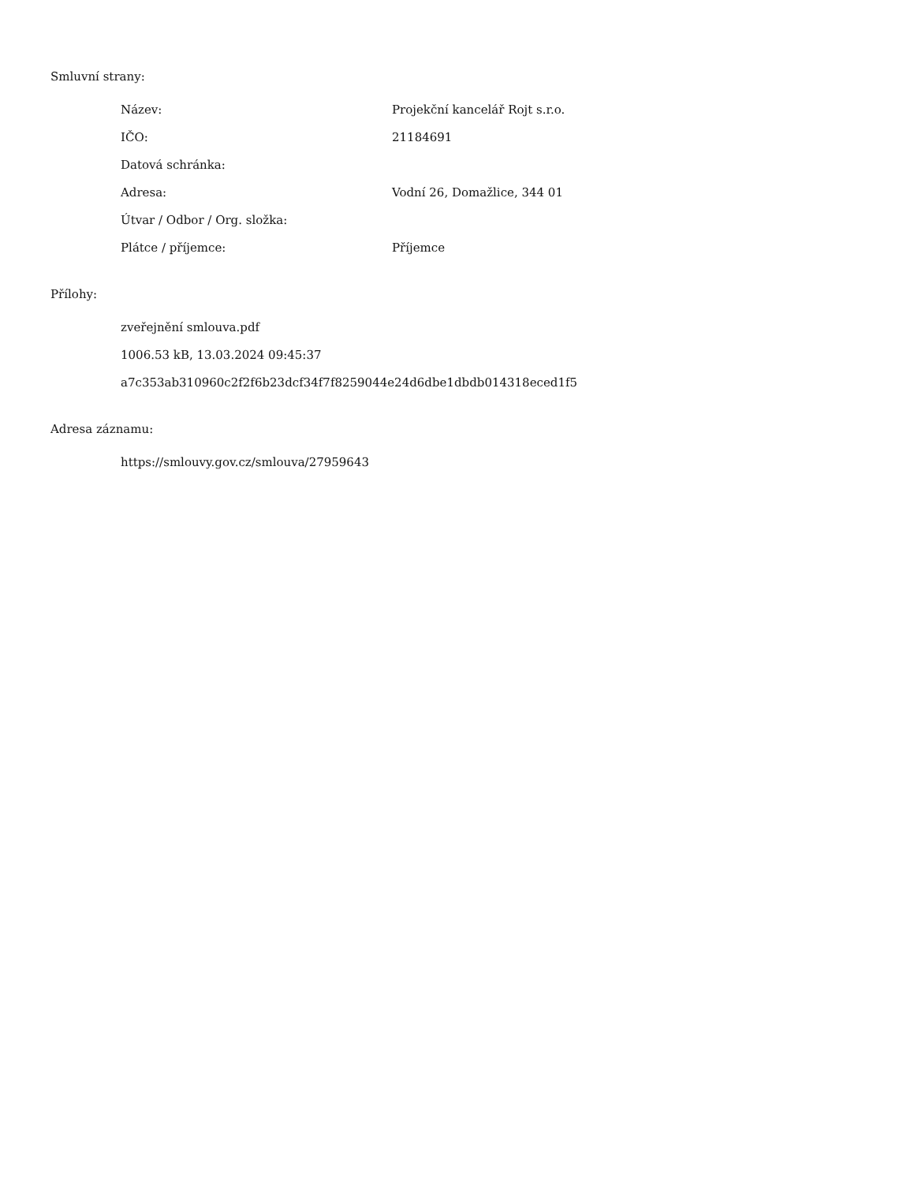Smluvní strany:
| Název: | Projekční kancelář Rojt s.r.o. |
| IČO: | 21184691 |
| Datová schránka: | |
| Adresa: | Vodní 26, Domažlice, 344 01 |
| Útvar / Odbor / Org. složka: | |
| Plátce / příjemce: | Příjemce |
Přílohy:
zveřejnění smlouva.pdf
1006.53 kB, 13.03.2024 09:45:37
a7c353ab310960c2f2f6b23dcf34f7f8259044e24d6dbe1dbdb014318eced1f5
Adresa záznamu:
https://smlouvy.gov.cz/smlouva/27959643